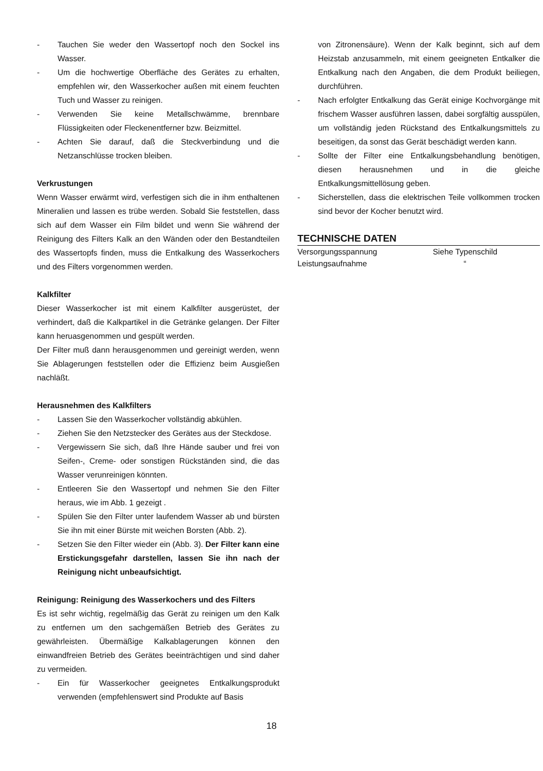- Tauchen Sie weder den Wassertopf noch den Sockel ins Wasser.
- Um die hochwertige Oberfläche des Gerätes zu erhalten, empfehlen wir, den Wasserkocher außen mit einem feuchten Tuch und Wasser zu reinigen.
- Verwenden Sie keine Metallschwämme, brennbare Flüssigkeiten oder Fleckenentferner bzw. Beizmittel.
- Achten Sie darauf, daß die Steckverbindung und die Netzanschlüsse trocken bleiben.
Verkrustungen
Wenn Wasser erwärmt wird, verfestigen sich die in ihm enthaltenen Mineralien und lassen es trübe werden. Sobald Sie feststellen, dass sich auf dem Wasser ein Film bildet und wenn Sie während der Reinigung des Filters Kalk an den Wänden oder den Bestandteilen des Wassertopfs finden, muss die Entkalkung des Wasserkochers und des Filters vorgenommen werden.
Kalkfilter
Dieser Wasserkocher ist mit einem Kalkfilter ausgerüstet, der verhindert, daß die Kalkpartikel in die Getränke gelangen. Der Filter kann heruasgenommen und gespült werden.
Der Filter muß dann herausgenommen und gereinigt werden, wenn Sie Ablagerungen feststellen oder die Effizienz beim Ausgießen nachläßt.
Herausnehmen des Kalkfilters
- Lassen Sie den Wasserkocher vollständig abkühlen.
- Ziehen Sie den Netzstecker des Gerätes aus der Steckdose.
- Vergewissern Sie sich, daß Ihre Hände sauber und frei von Seifen-, Creme- oder sonstigen Rückständen sind, die das Wasser verunreinigen könnten.
- Entleeren Sie den Wassertopf und nehmen Sie den Filter heraus, wie im Abb. 1 gezeigt .
- Spülen Sie den Filter unter laufendem Wasser ab und bürsten Sie ihn mit einer Bürste mit weichen Borsten (Abb. 2).
- Setzen Sie den Filter wieder ein (Abb. 3). Der Filter kann eine Erstickungsgefahr darstellen, lassen Sie ihn nach der Reinigung nicht unbeaufsichtigt.
Reinigung: Reinigung des Wasserkochers und des Filters
Es ist sehr wichtig, regelmäßig das Gerät zu reinigen um den Kalk zu entfernen um den sachgemäßen Betrieb des Gerätes zu gewährleisten. Übermäßige Kalkablagerungen können den einwandfreien Betrieb des Gerätes beeinträchtigen und sind daher zu vermeiden.
- Ein für Wasserkocher geeignetes Entkalkungsprodukt verwenden (empfehlenswert sind Produkte auf Basis
von Zitronensäure). Wenn der Kalk beginnt, sich auf dem Heizstab anzusammeln, mit einem geeigneten Entkalker die Entkalkung nach den Angaben, die dem Produkt beiliegen, durchführen.
- Nach erfolgter Entkalkung das Gerät einige Kochvorgänge mit frischem Wasser ausführen lassen, dabei sorgfältig ausspülen, um vollständig jeden Rückstand des Entkalkungsmittels zu beseitigen, da sonst das Gerät beschädigt werden kann.
- Sollte der Filter eine Entkalkungsbehandlung benötigen, diesen herausnehmen und in die gleiche Entkalkungsmittellösung geben.
- Sicherstellen, dass die elektrischen Teile vollkommen trocken sind bevor der Kocher benutzt wird.
TECHNISCHE DATEN
| Versorgungsspannung | Siehe Typenschild |
| Leistungsaufnahme | “ |
18